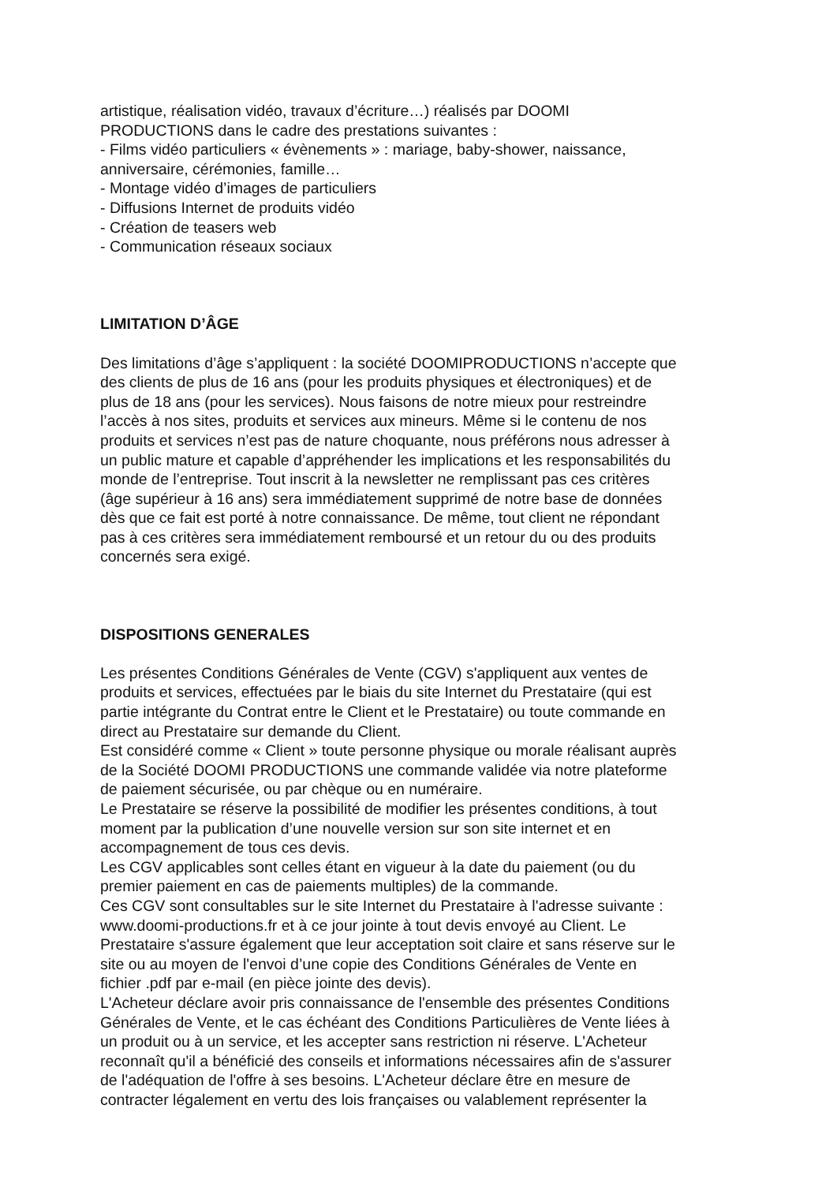artistique, réalisation vidéo, travaux d’écriture…) réalisés par DOOMI
PRODUCTIONS dans le cadre des prestations suivantes :
- Films vidéo particuliers « évènements » : mariage, baby-shower, naissance,
anniversaire, cérémonies, famille…
- Montage vidéo d’images de particuliers
- Diffusions Internet de produits vidéo
- Création de teasers web
- Communication réseaux sociaux
LIMITATION D’ÂGE
Des limitations d’âge s’appliquent : la société DOOMIPRODUCTIONS n’accepte que
des clients de plus de 16 ans (pour les produits physiques et électroniques) et de
plus de 18 ans (pour les services). Nous faisons de notre mieux pour restreindre
l’accès à nos sites, produits et services aux mineurs. Même si le contenu de nos
produits et services n’est pas de nature choquante, nous préférons nous adresser à
un public mature et capable d’appréhender les implications et les responsabilités du
monde de l’entreprise. Tout inscrit à la newsletter ne remplissant pas ces critères
(âge supérieur à 16 ans) sera immédiatement supprimé de notre base de données
dès que ce fait est porté à notre connaissance. De même, tout client ne répondant
pas à ces critères sera immédiatement remboursé et un retour du ou des produits
concernés sera exigé.
DISPOSITIONS GENERALES
Les présentes Conditions Générales de Vente (CGV) s'appliquent aux ventes de
produits et services, effectuées par le biais du site Internet du Prestataire (qui est
partie intégrante du Contrat entre le Client et le Prestataire) ou toute commande en
direct au Prestataire sur demande du Client.
Est considéré comme « Client » toute personne physique ou morale réalisant auprès
de la Société DOOMI PRODUCTIONS une commande validée via notre plateforme
de paiement sécurisée, ou par chèque ou en numéraire.
Le Prestataire se réserve la possibilité de modifier les présentes conditions, à tout
moment par la publication d’une nouvelle version sur son site internet et en
accompagnement de tous ces devis.
Les CGV applicables sont celles étant en vigueur à la date du paiement (ou du
premier paiement en cas de paiements multiples) de la commande.
Ces CGV sont consultables sur le site Internet du Prestataire à l'adresse suivante :
www.doomi-productions.fr et à ce jour jointe à tout devis envoyé au Client. Le
Prestataire s'assure également que leur acceptation soit claire et sans réserve sur le
site ou au moyen de l'envoi d’une copie des Conditions Générales de Vente en
fichier .pdf par e-mail (en pièce jointe des devis).
L'Acheteur déclare avoir pris connaissance de l'ensemble des présentes Conditions
Générales de Vente, et le cas échéant des Conditions Particulières de Vente liées à
un produit ou à un service, et les accepter sans restriction ni réserve. L'Acheteur
reconnaît qu'il a bénéficié des conseils et informations nécessaires afin de s'assurer
de l'adéquation de l'offre à ses besoins. L'Acheteur déclare être en mesure de
contracter légalement en vertu des lois françaises ou valablement représenter la